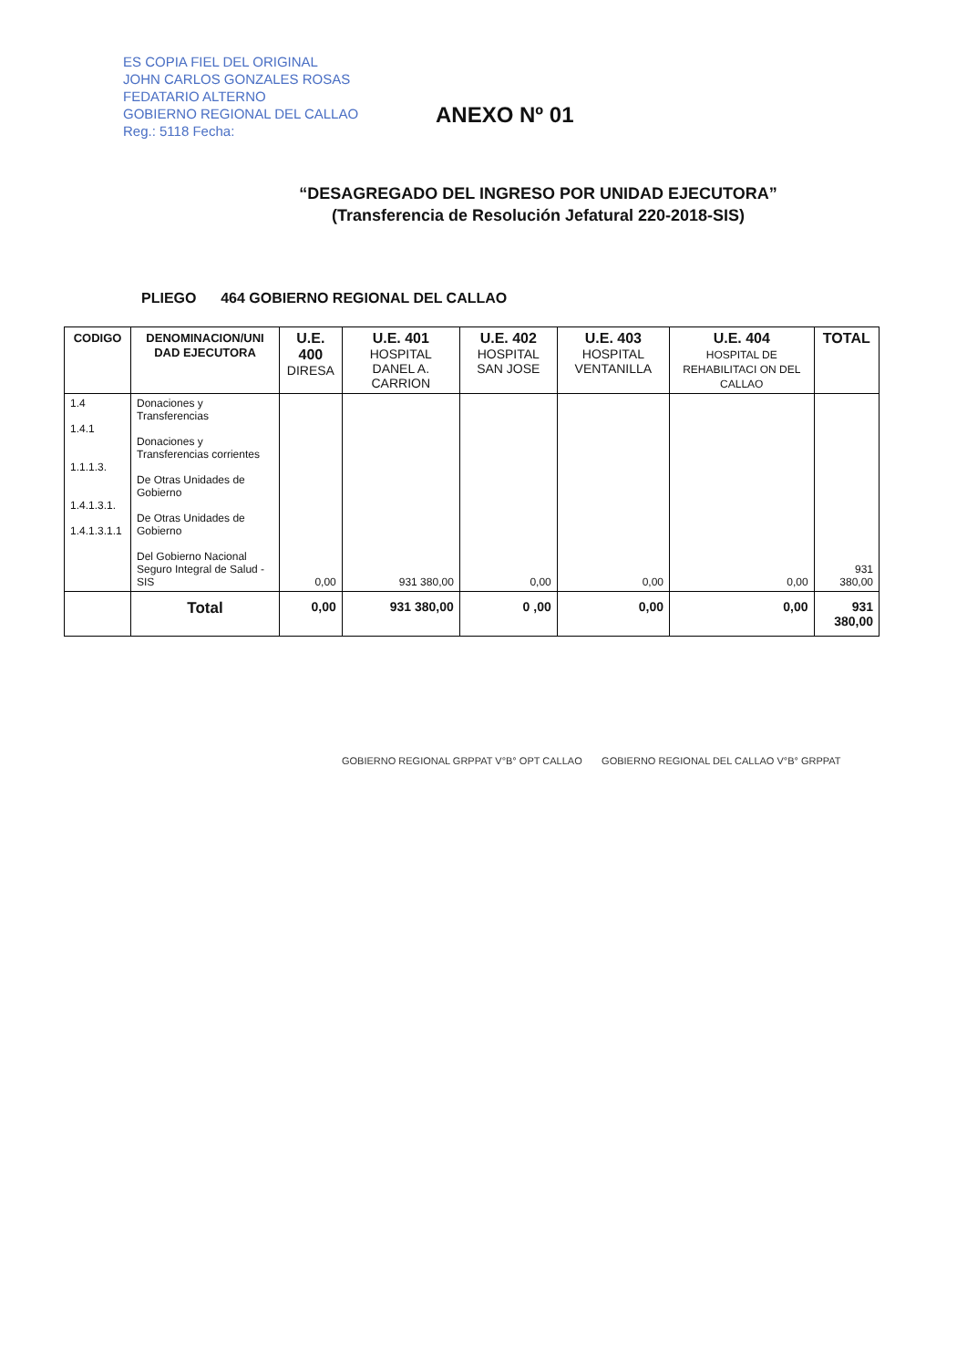ES COPIA FIEL DEL ORIGINAL
JOHN CARLOS GONZALES ROSAS
FEDATARIO ALTERNO
GOBIERNO REGIONAL DEL CALLAO
Reg.: 5118 Fecha:
ANEXO Nº 01
“DESAGREGADO DEL INGRESO POR UNIDAD EJECUTORA”
(Transferencia de Resolución Jefatural 220-2018-SIS)
PLIEGO 464 GOBIERNO REGIONAL DEL CALLAO
| CODIGO | DENOMINACION/UNI DAD EJECUTORA | U.E. 400 DIRESA | U.E. 401 HOSPITAL DANEL A. CARRION | U.E. 402 HOSPITAL SAN JOSE | U.E. 403 HOSPITAL VENTANILLA | U.E. 404 HOSPITAL DE REHABILITACI ON DEL CALLAO | TOTAL |
| --- | --- | --- | --- | --- | --- | --- | --- |
| 1.4 1.4.1 1.1.1.3. 1.4.1.3.1. 1.4.1.3.1.1 | Donaciones y Transferencias Donaciones y Transferencias corrientes De Otras Unidades de Gobierno De Otras Unidades de Gobierno Del Gobierno Nacional Seguro Integral de Salud - SIS | 0,00 | 931 380,00 | 0,00 | 0,00 | 0,00 | 931 380,00 |
| | Total | 0,00 | 931 380,00 | 0 ,00 | 0,00 | 0,00 | 931 380,00 |
GOBIERNO REGIONAL GRPPAT V°B° OPT CALLAO GOBIERNO REGIONAL DEL CALLAO V°B° GRPPAT